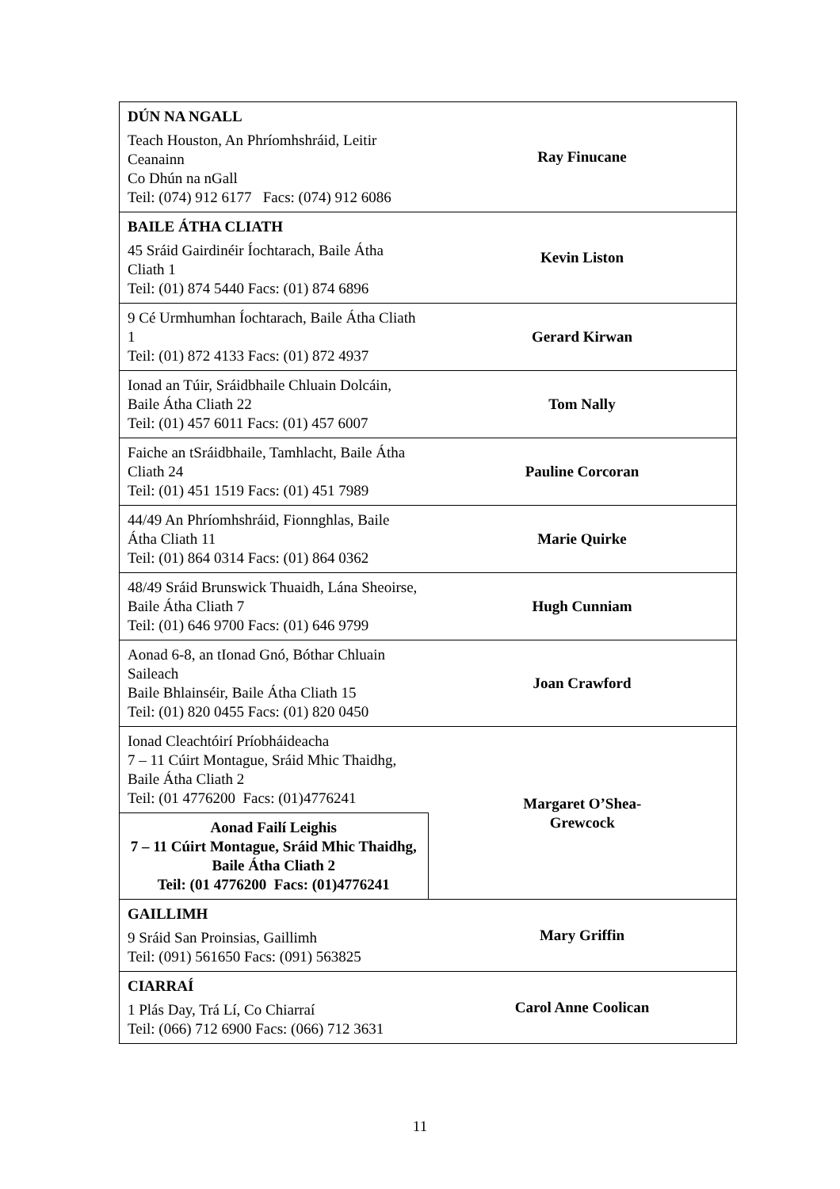| DÚN NA NGALL Teach Houston, An Phríomhshráid, Leitir Ceanainn Co Dhún na nGall Teil: (074) 912 6177 Facs: (074) 912 6086 | Ray Finucane |
| BAILE ÁTHA CLIATH 45 Sráid Gairdinéir Íochtarach, Baile Átha Cliath 1 Teil: (01) 874 5440 Facs: (01) 874 6896 | Kevin Liston |
| 9 Cé Urmhumhan Íochtarach, Baile Átha Cliath 1 Teil: (01) 872 4133 Facs: (01) 872 4937 | Gerard Kirwan |
| Ionad an Túir, Sráidbhaile Chluain Dolcáin, Baile Átha Cliath 22 Teil: (01) 457 6011 Facs: (01) 457 6007 | Tom Nally |
| Faiche an tSráidbhaile, Tamhlacht, Baile Átha Cliath 24 Teil: (01) 451 1519 Facs: (01) 451 7989 | Pauline Corcoran |
| 44/49 An Phríomhshráid, Fionnghlas, Baile Átha Cliath 11 Teil: (01) 864 0314 Facs: (01) 864 0362 | Marie Quirke |
| 48/49 Sráid Brunswick Thuaidh, Lána Sheoirse, Baile Átha Cliath 7 Teil: (01) 646 9700 Facs: (01) 646 9799 | Hugh Cunniam |
| Aonad 6-8, an tIonad Gnó, Bóthar Chluain Saileach Baile Bhlainséir, Baile Átha Cliath 15 Teil: (01) 820 0455 Facs: (01) 820 0450 | Joan Crawford |
| Ionad Cleachtóirí Príobháideacha 7 – 11 Cúirt Montague, Sráid Mhic Thaidhg, Baile Átha Cliath 2 Teil: (01 4776200 Facs: (01)4776241 | Margaret O’Shea- Grewcock |
| Aonad Failí Leighis 7 – 11 Cúirt Montague, Sráid Mhic Thaidhg, Baile Átha Cliath 2 Teil: (01 4776200 Facs: (01)4776241 | |
| GAILLIMH 9 Sráid San Proinsias, Gaillimh Teil: (091) 561650 Facs: (091) 563825 | Mary Griffin |
| CIARRAÍ 1 Plás Day, Trá Lí, Co Chiarraí Teil: (066) 712 6900 Facs: (066) 712 3631 | Carol Anne Coolican |
11